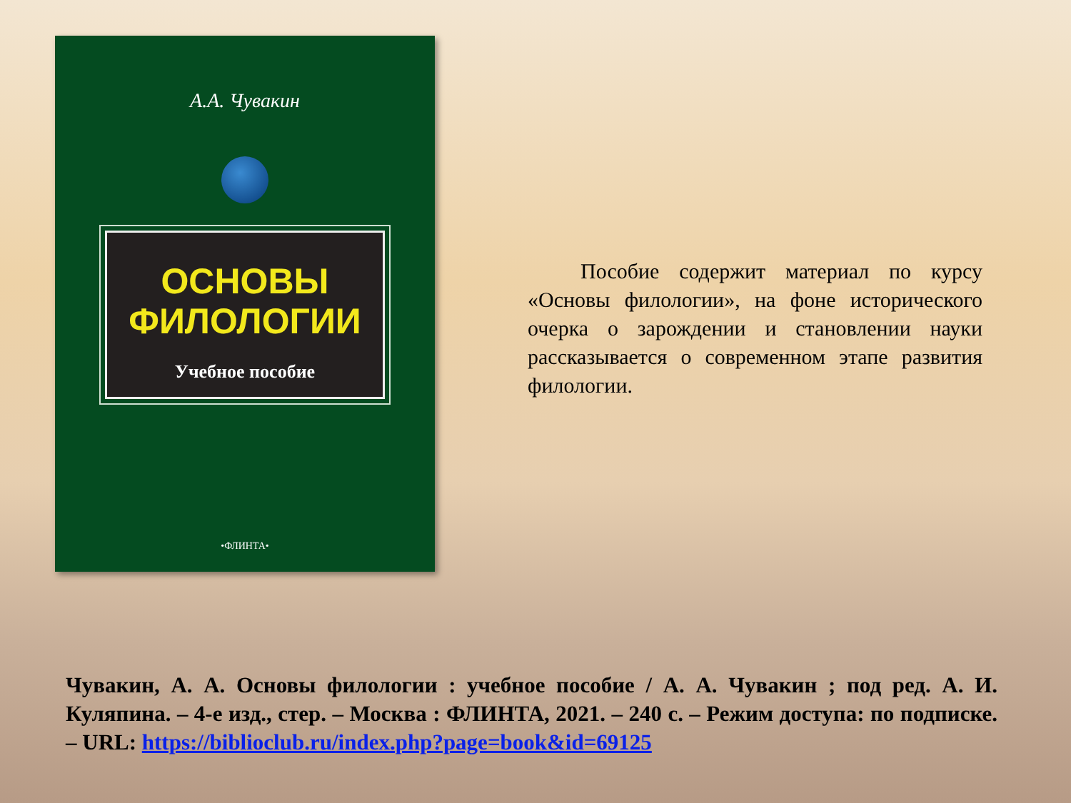А.А. Чувакин
ОСНОВЫ
ФИЛОЛОГИИ
Учебное пособие
•ФЛИНТА•
Пособие содержит материал по курсу «Основы филологии», на фоне исторического очерка о зарождении и становлении науки рассказывается о современном этапе развития филологии.
Чувакин, А. А. Основы филологии : учебное пособие / А. А. Чувакин ; под ред. А. И. Куляпина. – 4-е изд., стер. – Москва : ФЛИНТА, 2021. – 240 с. – Режим доступа: по подписке. – URL: https://biblioclub.ru/index.php?page=book&id=69125